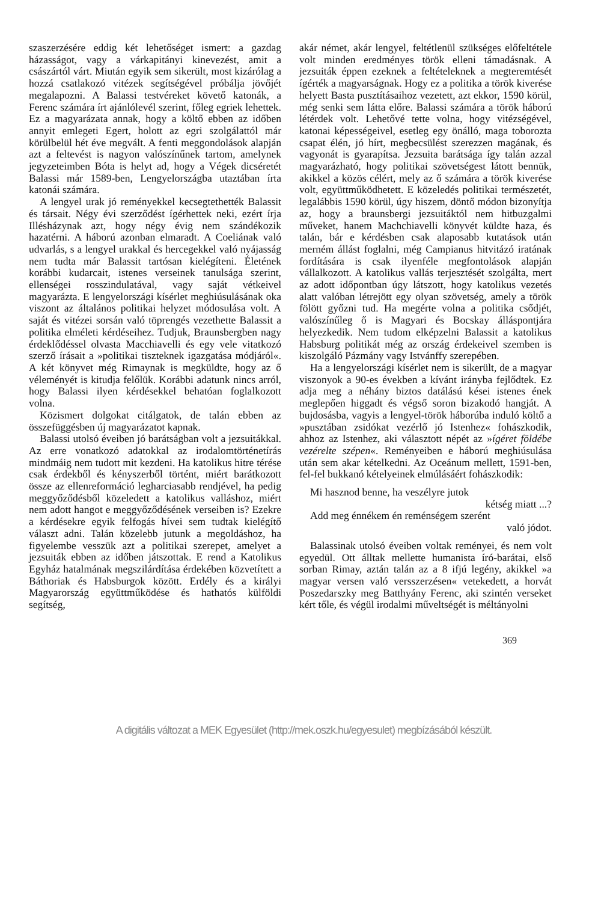szaszerzésére eddig két lehetőséget ismert: a gazdag házasságot, vagy a várkapitányi kinevezést, amit a császártól várt. Miután egyik sem sikerült, most kizárólag a hozzá csatlakozó vitézek segítségével próbálja jövőjét megalapozni. A Balassi testvéreket követő katonák, a Ferenc számára írt ajánlólevél szerint, főleg egriek lehettek. Ez a magyarázata annak, hogy a költő ebben az időben annyit emlegeti Egert, holott az egri szolgálattól már körülbelül hét éve megvált. A fenti meggondolások alapján azt a feltevést is nagyon valószínűnek tartom, amelynek jegyzeteimben Bóta is helyt ad, hogy a Végek dicséretét Balassi már 1589-ben, Lengyelországba utaztában írta katonái számára.
A lengyel urak jó reményekkel kecsegtethették Balassit és társait. Négy évi szerződést ígérhettek neki, ezért írja Illésházynak azt, hogy négy évig nem szándékozik hazatérni. A háború azonban elmaradt. A Coeliának való udvarlás, s a lengyel urakkal és hercegekkel való nyájasság nem tudta már Balassit tartósan kielégíteni. Életének korábbi kudarcait, istenes verseinek tanulsága szerint, ellenségei rosszindulatával, vagy saját vétkeivel magyarázta. E lengyelországi kísérlet meghiúsulásának oka viszont az általános politikai helyzet módosulása volt. A saját és vitézei sorsán való töprengés vezethette Balassit a politika elméleti kérdéseihez. Tudjuk, Braunsbergben nagy érdeklődéssel olvasta Macchiavelli és egy vele vitatkozó szerző írásait a »politikai tiszteknek igazgatása módjáról«. A két könyvet még Rimaynak is megküldte, hogy az ő véleményét is kitudja felőlük. Korábbi adatunk nincs arról, hogy Balassi ilyen kérdésekkel behatóan foglalkozott volna.
Közismert dolgokat citálgatok, de talán ebben az összefüggésben új magyarázatot kapnak.
Balassi utolsó éveiben jó barátságban volt a jezsuitákkal. Az erre vonatkozó adatokkal az irodalomtörténetírás mindmáig nem tudott mit kezdeni. Ha katolikus hitre térése csak érdekből és kényszerből történt, miért barátkozott össze az ellenreformáció legharciasabb rendjével, ha pedig meggyőződésből közeledett a katolikus valláshoz, miért nem adott hangot e meggyőződésének verseiben is? Ezekre a kérdésekre egyik felfogás hívei sem tudtak kielégítő választ adni. Talán közelebb jutunk a megoldáshoz, ha figyelembe vesszük azt a politikai szerepet, amelyet a jezsuiták ebben az időben játszottak. E rend a Katolikus Egyház hatalmának megszilárdítása érdekében közvetített a Báthoriak és Habsburgok között. Erdély és a királyi Magyarország együttműködése és hathatós külföldi segítség,
akár német, akár lengyel, feltétlenül szükséges előfeltétele volt minden eredményes török elleni támadásnak. A jezsuiták éppen ezeknek a feltételeknek a megteremtését ígérték a magyarságnak. Hogy ez a politika a török kiverése helyett Basta pusztításaihoz vezetett, azt ekkor, 1590 körül, még senki sem látta előre. Balassi számára a török háború létérdek volt. Lehetővé tette volna, hogy vitézségével, katonai képességeivel, esetleg egy önálló, maga toborozta csapat élén, jó hírt, megbecsülést szerezzen magának, és vagyonát is gyarapítsa. Jezsuita barátsága így talán azzal magyarázható, hogy politikai szövetségest látott bennük, akikkel a közös célért, mely az ő számára a török kiverése volt, együttműködhetett. E közeledés politikai természetét, legalábbis 1590 körül, úgy hiszem, döntő módon bizonyítja az, hogy a braunsbergi jezsuitáktól nem hitbuzgalmi műveket, hanem Machchiavelli könyvét küldte haza, és talán, bár e kérdésben csak alaposabb kutatások után merném állást foglalni, még Campianus hitvitázó iratának fordítására is csak ilyenféle megfontolások alapján vállalkozott. A katolikus vallás terjesztését szolgálta, mert az adott időpontban úgy látszott, hogy katolikus vezetés alatt valóban létrejött egy olyan szövetség, amely a török fölött győzni tud. Ha megérte volna a politika csődjét, valószínűleg ő is Magyari és Bocskay álláspontjára helyezkedik. Nem tudom elképzelni Balassit a katolikus Habsburg politikát még az ország érdekeivel szemben is kiszolgáló Pázmány vagy Istvánffy szerepében.
Ha a lengyelországi kísérlet nem is sikerült, de a magyar viszonyok a 90-es években a kívánt irányba fejlődtek. Ez adja meg a néhány biztos datálású kései istenes ének meglepően higgadt és végső soron bizakodó hangját. A bujdosásba, vagyis a lengyel-török háborúba induló költő a »pusztában zsidókat vezérlő jó Istenhez« fohászkodik, ahhoz az Istenhez, aki választott népét az »ígéret földébe vezérelte szépen«. Reményeiben e háború meghiúsulása után sem akar kételkedni. Az Oceánum mellett, 1591-ben, fel-fel bukkanó kételyeinek elmúlásáért fohászkodik:
Mi hasznod benne, ha veszélyre jutok
kétség miatt ...?
Add meg énnékem én reménségem szerént
való jódot.
Balassinak utolsó éveiben voltak reményei, és nem volt egyedül. Ott álltak mellette humanista író-barátai, első sorban Rimay, aztán talán az a 8 ifjú legény, akikkel »a magyar versen való versszerzésen« vetekedett, a horvát Poszedarszky meg Batthyány Ferenc, aki szintén verseket kért tőle, és végül irodalmi műveltségét is méltányolni
369
A digitális változat a MEK Egyesület (http://mek.oszk.hu/egyesulet) megbízásából készült.